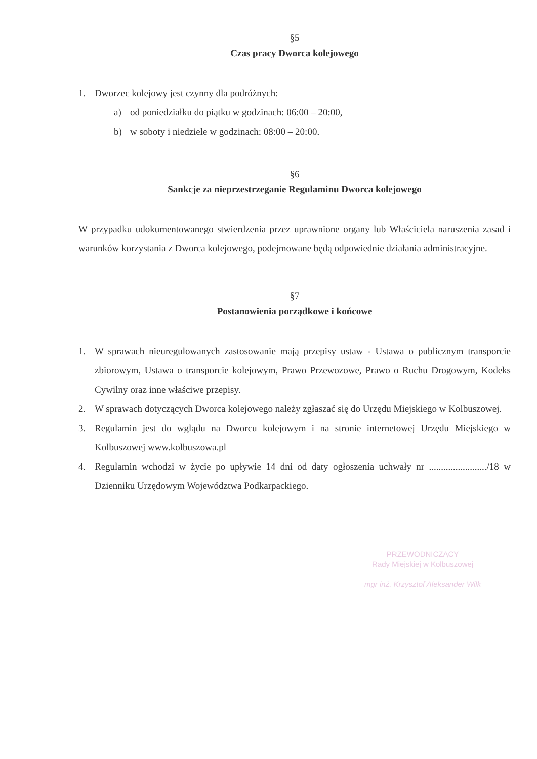§5
Czas pracy Dworca kolejowego
1. Dworzec kolejowy jest czynny dla podróżnych:
a) od poniedziałku do piątku w godzinach: 06:00 – 20:00,
b) w soboty i niedziele w godzinach: 08:00 – 20:00.
§6
Sankcje za nieprzestrzeganie Regulaminu Dworca kolejowego
W przypadku udokumentowanego stwierdzenia przez uprawnione organy lub Właściciela naruszenia zasad i warunków korzystania z Dworca kolejowego, podejmowane będą odpowiednie działania administracyjne.
§7
Postanowienia porządkowe i końcowe
1. W sprawach nieuregulowanych zastosowanie mają przepisy ustaw - Ustawa o publicznym transporcie zbiorowym, Ustawa o transporcie kolejowym, Prawo Przewozowe, Prawo o Ruchu Drogowym, Kodeks Cywilny oraz inne właściwe przepisy.
2. W sprawach dotyczących Dworca kolejowego należy zgłaszać się do Urzędu Miejskiego w Kolbuszowej.
3. Regulamin jest do wglądu na Dworcu kolejowym i na stronie internetowej Urzędu Miejskiego w Kolbuszowej www.kolbuszowa.pl
4. Regulamin wchodzi w życie po upływie 14 dni od daty ogłoszenia uchwały nr ......................../18 w Dzienniku Urzędowym Województwa Podkarpackiego.
PRZEWODNICZĄCY
Rady Miejskiej w Kolbuszowej
mgr inż. Krzysztof Aleksander Wilk